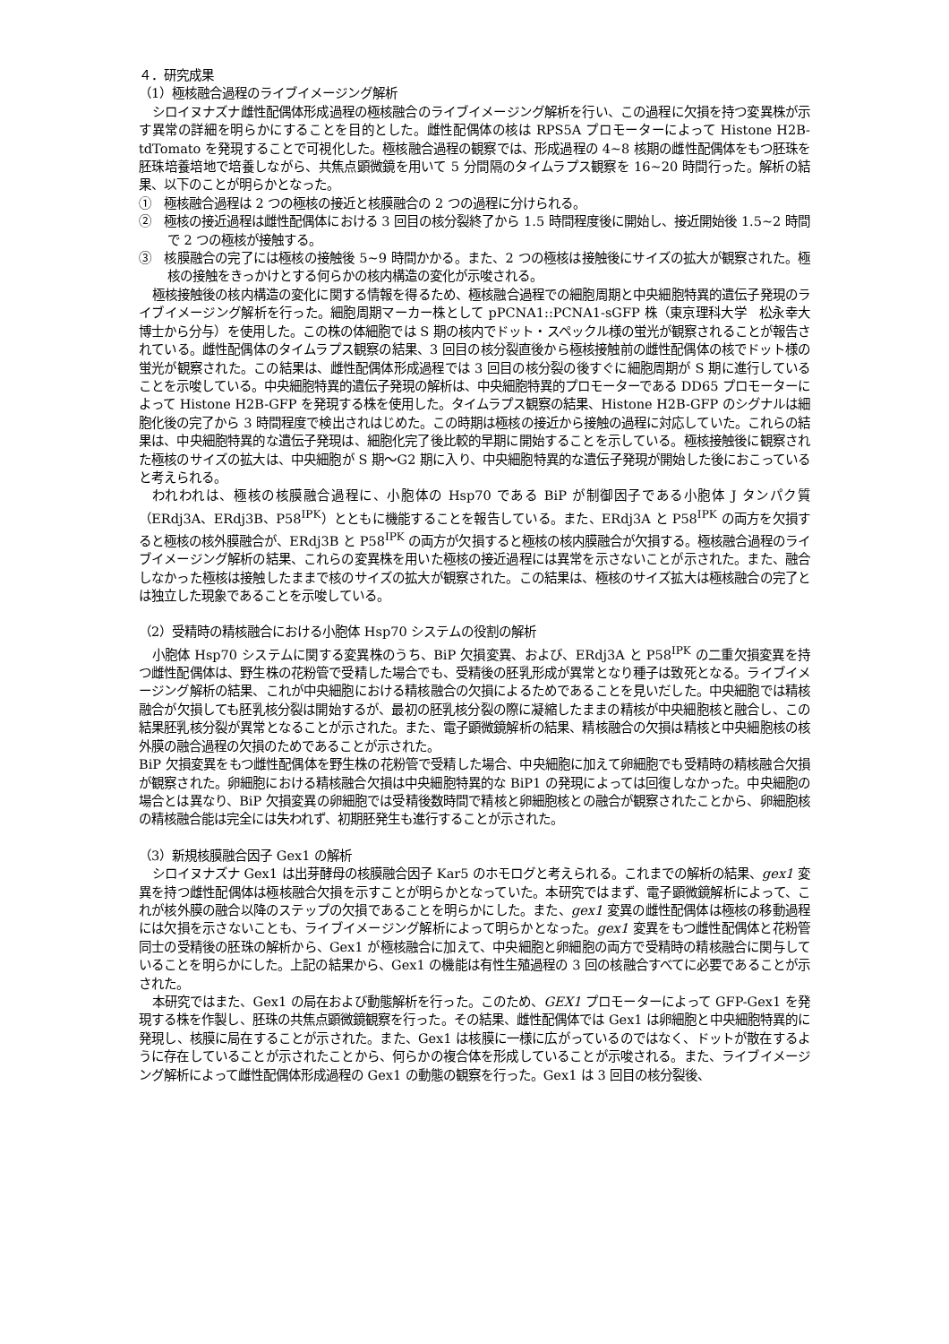４．研究成果
（1）極核融合過程のライブイメージング解析
シロイヌナズナ雌性配偶体形成過程の極核融合のライブイメージング解析を行い、この過程に欠損を持つ変異株が示す異常の詳細を明らかにすることを目的とした。雌性配偶体の核は RPS5A プロモーターによって Histone H2B-tdTomato を発現することで可視化した。極核融合過程の観察では、形成過程の 4~8 核期の雌性配偶体をもつ胚珠を胚珠培養培地で培養しながら、共焦点顕微鏡を用いて 5 分間隔のタイムラプス観察を 16~20 時間行った。解析の結果、以下のことが明らかとなった。
①　極核融合過程は 2 つの極核の接近と核膜融合の 2 つの過程に分けられる。
②　極核の接近過程は雌性配偶体における 3 回目の核分裂終了から 1.5 時間程度後に開始し、接近開始後 1.5~2 時間で 2 つの極核が接触する。
③　核膜融合の完了には極核の接触後 5~9 時間かかる。また、2 つの極核は接触後にサイズの拡大が観察された。極核の接触をきっかけとする何らかの核内構造の変化が示唆される。
極核接触後の核内構造の変化に関する情報を得るため、極核融合過程での細胞周期と中央細胞特異的遺伝子発現のライブイメージング解析を行った。細胞周期マーカー株として pPCNA1::PCNA1-sGFP 株（東京理科大学　松永幸大博士から分与）を使用した。この株の体細胞では S 期の核内でドット・スペックル様の蛍光が観察されることが報告されている。雌性配偶体のタイムラプス観察の結果、3 回目の核分裂直後から極核接触前の雌性配偶体の核でドット様の蛍光が観察された。この結果は、雌性配偶体形成過程では 3 回目の核分裂の後すぐに細胞周期が S 期に進行していることを示唆している。中央細胞特異的遺伝子発現の解析は、中央細胞特異的プロモーターである DD65 プロモーターによって Histone H2B-GFP を発現する株を使用した。タイムラプス観察の結果、Histone H2B-GFP のシグナルは細胞化後の完了から 3 時間程度で検出されはじめた。この時期は極核の接近から接触の過程に対応していた。これらの結果は、中央細胞特異的な遺伝子発現は、細胞化完了後比較的早期に開始することを示している。極核接触後に観察された極核のサイズの拡大は、中央細胞が S 期〜G2 期に入り、中央細胞特異的な遺伝子発現が開始した後におこっていると考えられる。
われわれは、極核の核膜融合過程に、小胞体の Hsp70 である BiP が制御因子である小胞体 J タンパク質（ERdj3A、ERdj3B、P58<sup>IPK</sup>）とともに機能することを報告している。また、ERdj3A と P58<sup>IPK</sup> の両方を欠損すると極核の核外膜融合が、ERdj3B と P58<sup>IPK</sup> の両方が欠損すると極核の核内膜融合が欠損する。極核融合過程のライブイメージング解析の結果、これらの変異株を用いた極核の接近過程には異常を示さないことが示された。また、融合しなかった極核は接触したままで核のサイズの拡大が観察された。この結果は、極核のサイズ拡大は極核融合の完了とは独立した現象であることを示唆している。
（2）受精時の精核融合における小胞体 Hsp70 システムの役割の解析
小胞体 Hsp70 システムに関する変異株のうち、BiP 欠損変異、および、ERdj3A と P58<sup>IPK</sup> の二重欠損変異を持つ雌性配偶体は、野生株の花粉管で受精した場合でも、受精後の胚乳形成が異常となり種子は致死となる。ライブイメージング解析の結果、これが中央細胞における精核融合の欠損によるためであることを見いだした。中央細胞では精核融合が欠損しても胚乳核分裂は開始するが、最初の胚乳核分裂の際に凝縮したままの精核が中央細胞核と融合し、この結果胚乳核分裂が異常となることが示された。また、電子顕微鏡解析の結果、精核融合の欠損は精核と中央細胞核の核外膜の融合過程の欠損のためであることが示された。
BiP 欠損変異をもつ雌性配偶体を野生株の花粉管で受精した場合、中央細胞に加えて卵細胞でも受精時の精核融合欠損が観察された。卵細胞における精核融合欠損は中央細胞特異的な BiP1 の発現によっては回復しなかった。中央細胞の場合とは異なり、BiP 欠損変異の卵細胞では受精後数時間で精核と卵細胞核との融合が観察されたことから、卵細胞核の精核融合能は完全には失われず、初期胚発生も進行することが示された。
（3）新規核膜融合因子 Gex1 の解析
シロイヌナズナ Gex1 は出芽酵母の核膜融合因子 Kar5 のホモログと考えられる。これまでの解析の結果、gex1 変異を持つ雌性配偶体は極核融合欠損を示すことが明らかとなっていた。本研究ではまず、電子顕微鏡解析によって、これが核外膜の融合以降のステップの欠損であることを明らかにした。また、gex1 変異の雌性配偶体は極核の移動過程には欠損を示さないことも、ライブイメージング解析によって明らかとなった。gex1 変異をもつ雌性配偶体と花粉管同士の受精後の胚珠の解析から、Gex1 が極核融合に加えて、中央細胞と卵細胞の両方で受精時の精核融合に関与していることを明らかにした。上記の結果から、Gex1 の機能は有性生殖過程の 3 回の核融合すべてに必要であることが示された。
本研究ではまた、Gex1 の局在および動態解析を行った。このため、GEX1 プロモーターによって GFP-Gex1 を発現する株を作製し、胚珠の共焦点顕微鏡観察を行った。その結果、雌性配偶体では Gex1 は卵細胞と中央細胞特異的に発現し、核膜に局在することが示された。また、Gex1 は核膜に一様に広がっているのではなく、ドットが散在するように存在していることが示されたことから、何らかの複合体を形成していることが示唆される。また、ライブイメージング解析によって雌性配偶体形成過程の Gex1 の動態の観察を行った。Gex1 は 3 回目の核分裂後、